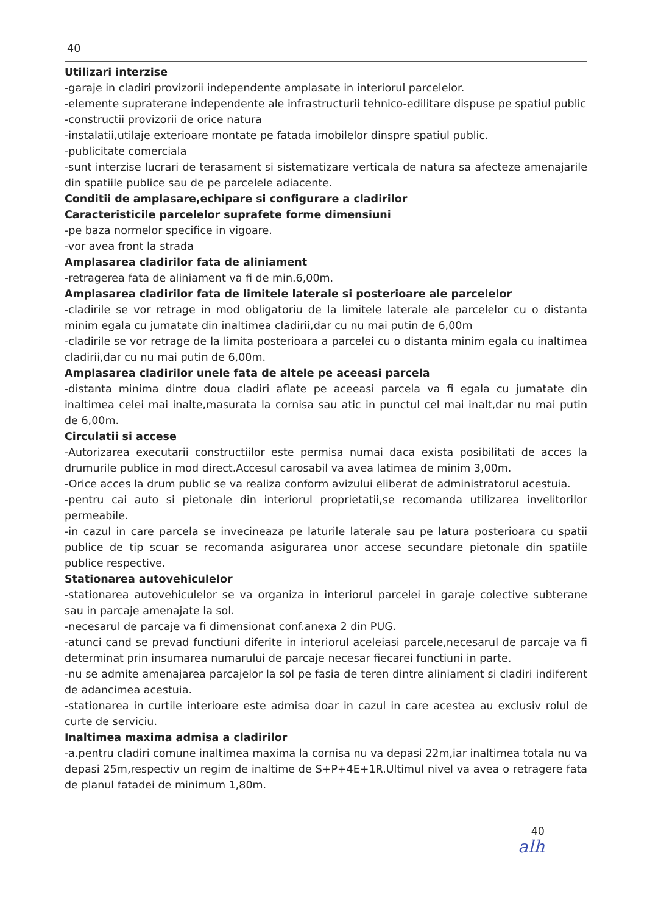40
Utilizari interzise
-garaje in cladiri provizorii independente amplasate in interiorul parcelelor.
-elemente supraterane independente ale infrastructurii tehnico-edilitare dispuse pe spatiul public
-constructii provizorii de orice natura
-instalatii,utilaje exterioare montate pe fatada imobilelor dinspre spatiul public.
-publicitate comerciala
-sunt interzise lucrari de terasament si sistematizare verticala de natura sa afecteze amenajarile din spatiile publice sau de pe parcelele adiacente.
Conditii de amplasare,echipare si configurare a cladirilor
Caracteristicile parcelelor suprafete forme dimensiuni
-pe baza normelor specifice in vigoare.
-vor avea front la strada
Amplasarea cladirilor fata de aliniament
-retragerea fata de aliniament va fi de min.6,00m.
Amplasarea cladirilor fata de limitele laterale si posterioare ale parcelelor
-cladirile se vor retrage in mod obligatoriu de la limitele laterale ale parcelelor cu o distanta minim egala cu jumatate din inaltimea cladirii,dar cu nu mai putin de 6,00m
-cladirile se vor retrage de la limita posterioara a parcelei cu o distanta minim egala cu inaltimea cladirii,dar cu nu mai putin de 6,00m.
Amplasarea cladirilor unele fata de altele pe aceeasi parcela
-distanta minima dintre doua cladiri aflate pe aceeasi parcela va fi egala cu jumatate din inaltimea celei mai inalte,masurata la cornisa sau atic in punctul cel mai inalt,dar nu mai putin de 6,00m.
Circulatii si accese
-Autorizarea executarii constructiilor este permisa numai daca exista posibilitati de acces la drumurile publice in mod direct.Accesul carosabil va avea latimea de minim 3,00m.
-Orice acces la drum public se va realiza conform avizului eliberat de administratorul acestuia.
-pentru cai auto si pietonale din interiorul proprietatii,se recomanda utilizarea invelitorilor permeabile.
-in cazul in care parcela se invecineaza pe laturile laterale sau pe latura posterioara cu spatii publice de tip scuar se recomanda asigurarea unor accese secundare pietonale din spatiile publice respective.
Stationarea autovehiculelor
-stationarea autovehiculelor se va organiza in interiorul parcelei in garaje colective subterane sau in parcaje amenajate la sol.
-necesarul de parcaje va fi dimensionat conf.anexa 2 din PUG.
-atunci cand se prevad functiuni diferite in interiorul aceleiasi parcele,necesarul de parcaje va fi determinat prin insumarea numarului de parcaje necesar fiecarei functiuni in parte.
-nu se admite amenajarea parcajelor la sol pe fasia de teren dintre aliniament si cladiri indiferent de adancimea acestuia.
-stationarea in curtile interioare este admisa doar in cazul in care acestea au exclusiv rolul de curte de serviciu.
Inaltimea maxima admisa a cladirilor
-a.pentru cladiri comune inaltimea maxima la cornisa nu va depasi 22m,iar inaltimea totala nu va depasi 25m,respectiv un regim de inaltime de S+P+4E+1R.Ultimul nivel va avea o retragere fata de planul fatadei de minimum 1,80m.
40
alh